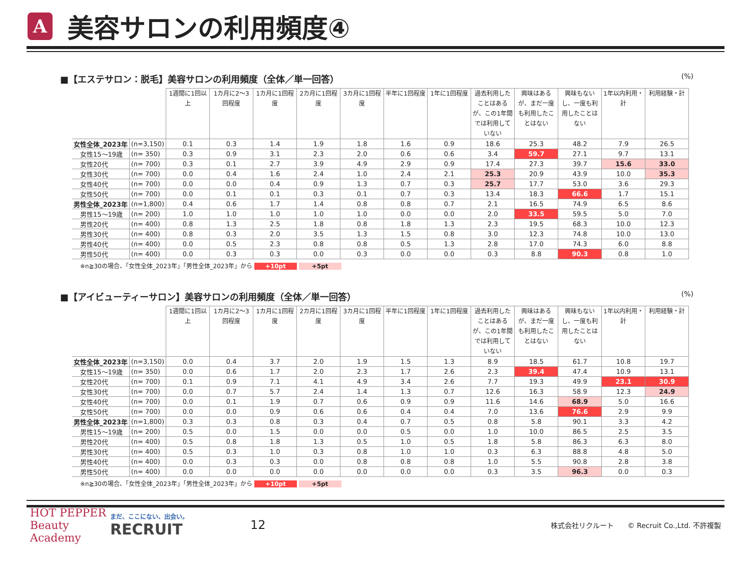A
美容サロンの利用頻度④
■【エステサロン：脱毛】美容サロンの利用頻度（全体／単一回答） (%)
| | | 1週間に1回以上 | 1カ月に2～3回程度 | 1カ月に1回程度 | 2カ月に1回程度 | 3カ月に1回程度 | 半年に1回程度 | 1年に1回程度 | 過去利用したことはあるが、この1年間では利用していない | 興味はあるが、まだ一度も利用したことはない | 興味もないし、一度も利用したことはない | 1年以内利用・計 | 利用経験・計 |
| --- | --- | --- | --- | --- | --- | --- | --- | --- | --- | --- | --- | --- | --- |
| 女性全体_2023年 | (n=3,150) | 0.1 | 0.3 | 1.4 | 1.9 | 1.8 | 1.6 | 0.9 | 18.6 | 25.3 | 48.2 | 7.9 | 26.5 |
| 女性15～19歳 | (n= 350) | 0.3 | 0.9 | 3.1 | 2.3 | 2.0 | 0.6 | 0.6 | 3.4 | 59.7 | 27.1 | 9.7 | 13.1 |
| 女性20代 | (n= 700) | 0.3 | 0.1 | 2.7 | 3.9 | 4.9 | 2.9 | 0.9 | 17.4 | 27.3 | 39.7 | 15.6 | 33.0 |
| 女性30代 | (n= 700) | 0.0 | 0.4 | 1.6 | 2.4 | 1.0 | 2.4 | 2.1 | 25.3 | 20.9 | 43.9 | 10.0 | 35.3 |
| 女性40代 | (n= 700) | 0.0 | 0.0 | 0.4 | 0.9 | 1.3 | 0.7 | 0.3 | 25.7 | 17.7 | 53.0 | 3.6 | 29.3 |
| 女性50代 | (n= 700) | 0.0 | 0.1 | 0.1 | 0.3 | 0.1 | 0.7 | 0.3 | 13.4 | 18.3 | 66.6 | 1.7 | 15.1 |
| 男性全体_2023年 | (n=1,800) | 0.4 | 0.6 | 1.7 | 1.4 | 0.8 | 0.8 | 0.7 | 2.1 | 16.5 | 74.9 | 6.5 | 8.6 |
| 男性15～19歳 | (n= 200) | 1.0 | 1.0 | 1.0 | 1.0 | 1.0 | 0.0 | 0.0 | 2.0 | 33.5 | 59.5 | 5.0 | 7.0 |
| 男性20代 | (n= 400) | 0.8 | 1.3 | 2.5 | 1.8 | 0.8 | 1.8 | 1.3 | 2.3 | 19.5 | 68.3 | 10.0 | 12.3 |
| 男性30代 | (n= 400) | 0.8 | 0.3 | 2.0 | 3.5 | 1.3 | 1.5 | 0.8 | 3.0 | 12.3 | 74.8 | 10.0 | 13.0 |
| 男性40代 | (n= 400) | 0.0 | 0.5 | 2.3 | 0.8 | 0.8 | 0.5 | 1.3 | 2.8 | 17.0 | 74.3 | 6.0 | 8.8 |
| 男性50代 | (n= 400) | 0.0 | 0.3 | 0.3 | 0.0 | 0.3 | 0.0 | 0.0 | 0.3 | 8.8 | 90.3 | 0.8 | 1.0 |
※n≧30の場合、「女性全体_2023年」「男性全体_2023年」から +10pt +5pt
■【アイビューティーサロン】美容サロンの利用頻度（全体／単一回答） (%)
| | | 1週間に1回以上 | 1カ月に2～3回程度 | 1カ月に1回程度 | 2カ月に1回程度 | 3カ月に1回程度 | 半年に1回程度 | 1年に1回程度 | 過去利用したことはあるが、この1年間では利用していない | 興味はあるが、まだ一度も利用したことはない | 興味もないし、一度も利用したことはない | 1年以内利用・計 | 利用経験・計 |
| --- | --- | --- | --- | --- | --- | --- | --- | --- | --- | --- | --- | --- | --- |
| 女性全体_2023年 | (n=3,150) | 0.0 | 0.4 | 3.7 | 2.0 | 1.9 | 1.5 | 1.3 | 8.9 | 18.5 | 61.7 | 10.8 | 19.7 |
| 女性15～19歳 | (n= 350) | 0.0 | 0.6 | 1.7 | 2.0 | 2.3 | 1.7 | 2.6 | 2.3 | 39.4 | 47.4 | 10.9 | 13.1 |
| 女性20代 | (n= 700) | 0.1 | 0.9 | 7.1 | 4.1 | 4.9 | 3.4 | 2.6 | 7.7 | 19.3 | 49.9 | 23.1 | 30.9 |
| 女性30代 | (n= 700) | 0.0 | 0.7 | 5.7 | 2.4 | 1.4 | 1.3 | 0.7 | 12.6 | 16.3 | 58.9 | 12.3 | 24.9 |
| 女性40代 | (n= 700) | 0.0 | 0.1 | 1.9 | 0.7 | 0.6 | 0.9 | 0.9 | 11.6 | 14.6 | 68.9 | 5.0 | 16.6 |
| 女性50代 | (n= 700) | 0.0 | 0.0 | 0.9 | 0.6 | 0.6 | 0.4 | 0.4 | 7.0 | 13.6 | 76.6 | 2.9 | 9.9 |
| 男性全体_2023年 | (n=1,800) | 0.3 | 0.3 | 0.8 | 0.3 | 0.4 | 0.7 | 0.5 | 0.8 | 5.8 | 90.1 | 3.3 | 4.2 |
| 男性15～19歳 | (n= 200) | 0.5 | 0.0 | 1.5 | 0.0 | 0.0 | 0.5 | 0.0 | 1.0 | 10.0 | 86.5 | 2.5 | 3.5 |
| 男性20代 | (n= 400) | 0.5 | 0.8 | 1.8 | 1.3 | 0.5 | 1.0 | 0.5 | 1.8 | 5.8 | 86.3 | 6.3 | 8.0 |
| 男性30代 | (n= 400) | 0.5 | 0.3 | 1.0 | 0.3 | 0.8 | 1.0 | 1.0 | 0.3 | 6.3 | 88.8 | 4.8 | 5.0 |
| 男性40代 | (n= 400) | 0.0 | 0.3 | 0.3 | 0.0 | 0.8 | 0.8 | 0.8 | 1.0 | 5.5 | 90.8 | 2.8 | 3.8 |
| 男性50代 | (n= 400) | 0.0 | 0.0 | 0.0 | 0.0 | 0.0 | 0.0 | 0.0 | 0.3 | 3.5 | 96.3 | 0.0 | 0.3 |
※n≧30の場合、「女性全体_2023年」「男性全体_2023年」から +10pt +5pt
HOT PEPPER Beauty Academy まだ、ここにない、出会い。 RECRUIT 12 株式会社リクルート　　© Recruit Co.,Ltd. 不許複製